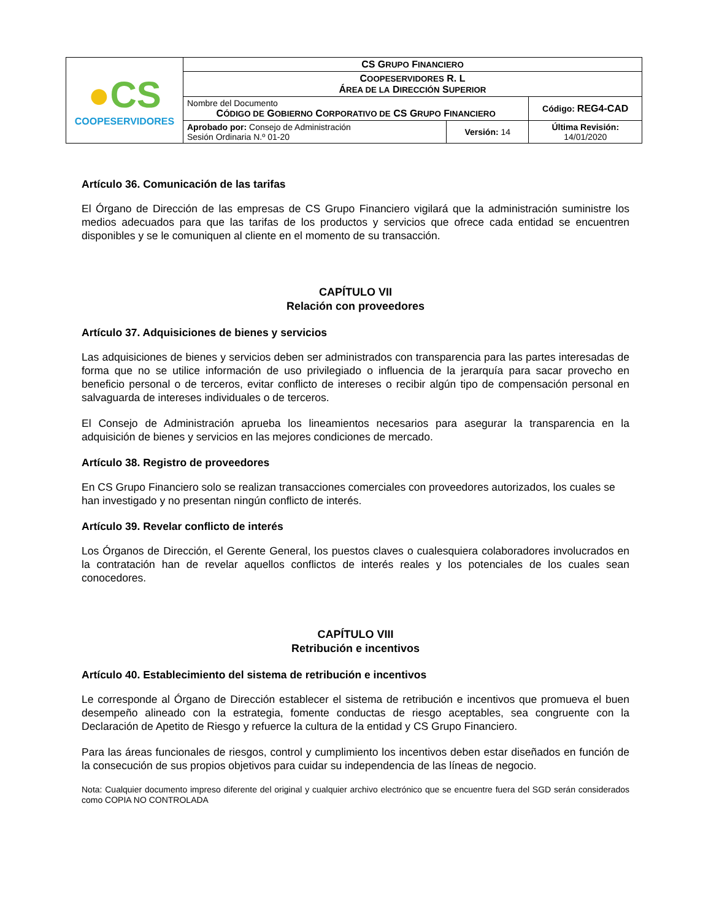| ● CS COOPESERVIDORES | CS G RUPO F INANCIERO | | |
| | C OOPESERVIDORES R. L Á REA DE LA D IRECCIÓN S UPERIOR | | |
| | Nombre del Documento C ÓDIGO DE G OBIERNO C ORPORATIVO DE CS G RUPO F INANCIERO | | Código: REG4-CAD |
| | Aprobado por: Consejo de Administración Sesión Ordinaria N.º 01-20 | Versión: 14 | Última Revisión: 14/01/2020 |
Artículo 36. Comunicación de las tarifas
El Órgano de Dirección de las empresas de CS Grupo Financiero vigilará que la administración suministre los medios adecuados para que las tarifas de los productos y servicios que ofrece cada entidad se encuentren disponibles y se le comuniquen al cliente en el momento de su transacción.
CAPÍTULO VII
Relación con proveedores
Artículo 37. Adquisiciones de bienes y servicios
Las adquisiciones de bienes y servicios deben ser administrados con transparencia para las partes interesadas de forma que no se utilice información de uso privilegiado o influencia de la jerarquía para sacar provecho en beneficio personal o de terceros, evitar conflicto de intereses o recibir algún tipo de compensación personal en salvaguarda de intereses individuales o de terceros.
El Consejo de Administración aprueba los lineamientos necesarios para asegurar la transparencia en la adquisición de bienes y servicios en las mejores condiciones de mercado.
Artículo 38. Registro de proveedores
En CS Grupo Financiero solo se realizan transacciones comerciales con proveedores autorizados, los cuales se han investigado y no presentan ningún conflicto de interés.
Artículo 39. Revelar conflicto de interés
Los Órganos de Dirección, el Gerente General, los puestos claves o cualesquiera colaboradores involucrados en la contratación han de revelar aquellos conflictos de interés reales y los potenciales de los cuales sean conocedores.
CAPÍTULO VIII
Retribución e incentivos
Artículo 40. Establecimiento del sistema de retribución e incentivos
Le corresponde al Órgano de Dirección establecer el sistema de retribución e incentivos que promueva el buen desempeño alineado con la estrategia, fomente conductas de riesgo aceptables, sea congruente con la Declaración de Apetito de Riesgo y refuerce la cultura de la entidad y CS Grupo Financiero.
Para las áreas funcionales de riesgos, control y cumplimiento los incentivos deben estar diseñados en función de la consecución de sus propios objetivos para cuidar su independencia de las líneas de negocio.
Nota: Cualquier documento impreso diferente del original y cualquier archivo electrónico que se encuentre fuera del SGD serán considerados como COPIA NO CONTROLADA